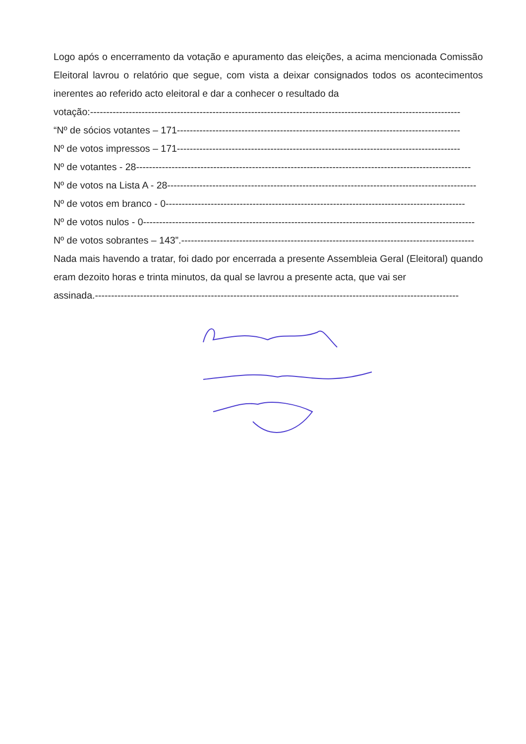Logo após o encerramento da votação e apuramento das eleições, a acima mencionada Comissão Eleitoral lavrou o relatório que segue, com vista a deixar consignados todos os acontecimentos inerentes ao referido acto eleitoral e dar a conhecer o resultado da
votação:-------------------------------------------------------------------------------------------------------------------
“Nº de sócios votantes – 171----------------------------------------------------------------------------------------
Nº de votos impressos – 171----------------------------------------------------------------------------------------
Nº de votantes - 28--------------------------------------------------------------------------------------------------------
Nº de votos na Lista A - 28------------------------------------------------------------------------------------------------
Nº de votos em branco - 0---------------------------------------------------------------------------------------------
Nº de votos nulos - 0-------------------------------------------------------------------------------------------------------
Nº de votos sobrantes – 143”.-------------------------------------------------------------------------------------------
Nada mais havendo a tratar, foi dado por encerrada a presente Assembleia Geral (Eleitoral) quando eram dezoito horas e trinta minutos, da qual se lavrou a presente acta, que vai ser
assinada.-----------------------------------------------------------------------------------------------------------------